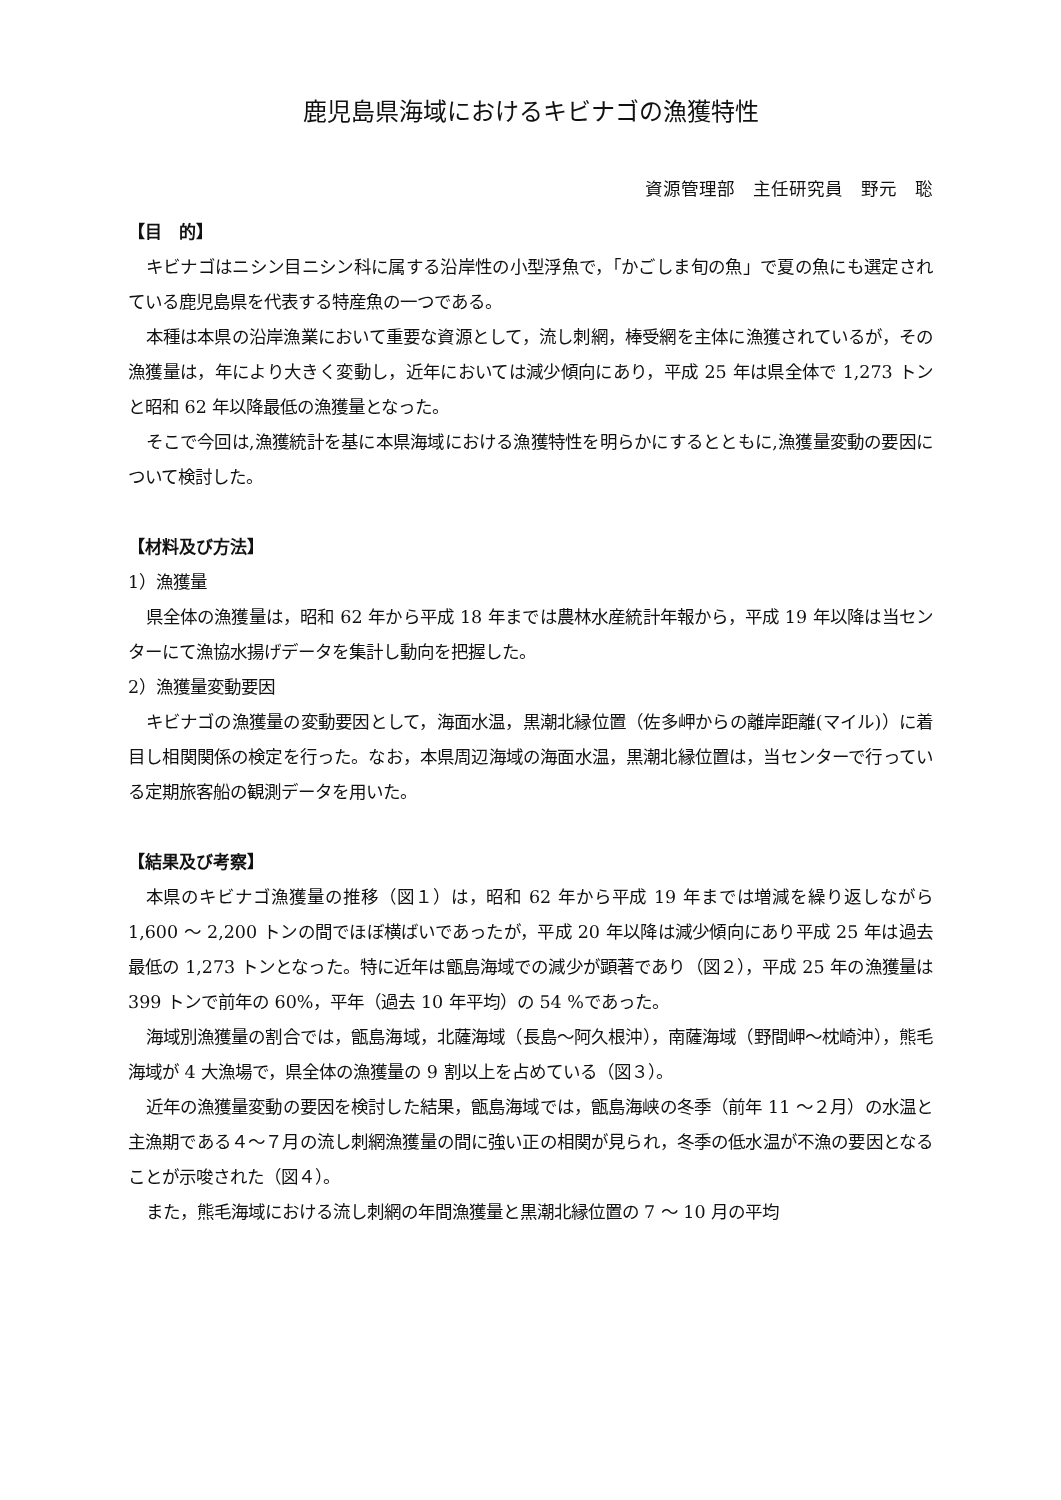鹿児島県海域におけるキビナゴの漁獲特性
資源管理部　主任研究員　野元　聡
【目　的】
キビナゴはニシン目ニシン科に属する沿岸性の小型浮魚で，「かごしま旬の魚」で夏の魚にも選定されている鹿児島県を代表する特産魚の一つである。
本種は本県の沿岸漁業において重要な資源として，流し刺網，棒受網を主体に漁獲されているが，その漁獲量は，年により大きく変動し，近年においては減少傾向にあり，平成 25 年は県全体で 1,273 トンと昭和 62 年以降最低の漁獲量となった。
そこで今回は,漁獲統計を基に本県海域における漁獲特性を明らかにするとともに,漁獲量変動の要因について検討した。
【材料及び方法】
1）漁獲量
県全体の漁獲量は，昭和 62 年から平成 18 年までは農林水産統計年報から，平成 19 年以降は当センターにて漁協水揚げデータを集計し動向を把握した。
2）漁獲量変動要因
キビナゴの漁獲量の変動要因として，海面水温，黒潮北縁位置（佐多岬からの離岸距離(マイル)）に着目し相関関係の検定を行った。なお，本県周辺海域の海面水温，黒潮北縁位置は，当センターで行っている定期旅客船の観測データを用いた。
【結果及び考察】
本県のキビナゴ漁獲量の推移（図１）は，昭和 62 年から平成 19 年までは増減を繰り返しながら 1,600 ～ 2,200 トンの間でほぼ横ばいであったが，平成 20 年以降は減少傾向にあり平成 25 年は過去最低の 1,273 トンとなった。特に近年は甑島海域での減少が顕著であり（図２），平成 25 年の漁獲量は 399 トンで前年の 60%，平年（過去 10 年平均）の 54 %であった。
海域別漁獲量の割合では，甑島海域，北薩海域（長島～阿久根沖），南薩海域（野間岬～枕崎沖），熊毛海域が 4 大漁場で，県全体の漁獲量の 9 割以上を占めている（図３）。
近年の漁獲量変動の要因を検討した結果，甑島海域では，甑島海峡の冬季（前年 11 ～２月）の水温と主漁期である４～７月の流し刺網漁獲量の間に強い正の相関が見られ，冬季の低水温が不漁の要因となることが示唆された（図４）。
また，熊毛海域における流し刺網の年間漁獲量と黒潮北縁位置の 7 ～ 10 月の平均